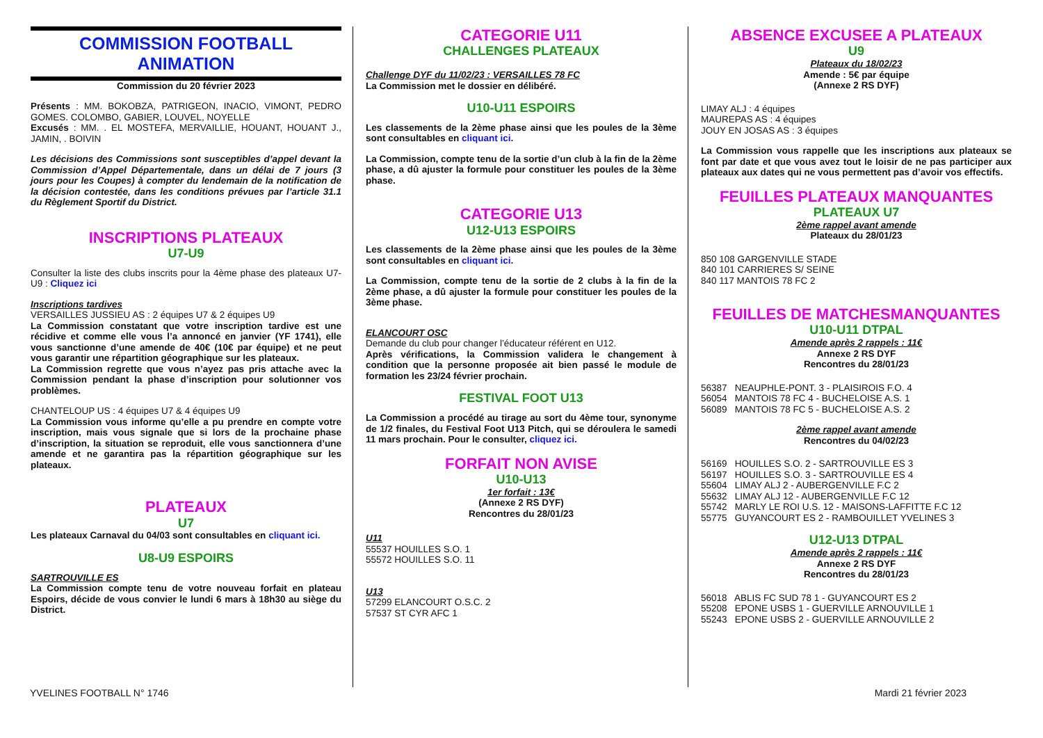COMMISSION FOOTBALL ANIMATION
Commission du 20 février 2023
Présents : MM. BOKOBZA, PATRIGEON, INACIO, VIMONT, PEDRO GOMES. COLOMBO, GABIER, LOUVEL, NOYELLE
Excusés : MM. . EL MOSTEFA, MERVAILLIE, HOUANT, HOUANT J., JAMIN, . BOIVIN
Les décisions des Commissions sont susceptibles d’appel devant la Commission d’Appel Départementale, dans un délai de 7 jours (3 jours pour les Coupes) à compter du lendemain de la notification de la décision contestée, dans les conditions prévues par l’article 31.1 du Règlement Sportif du District.
INSCRIPTIONS PLATEAUX
U7-U9
Consulter la liste des clubs inscrits pour la 4ème phase des plateaux U7-U9 : Cliquez ici
Inscriptions tardives
VERSAILLES JUSSIEU AS : 2 équipes U7 & 2 équipes U9
La Commission constatant que votre inscription tardive est une récidive et comme elle vous l’a annoncé en janvier (YF 1741), elle vous sanctionne d’une amende de 40€ (10€ par équipe) et ne peut vous garantir une répartition géographique sur les plateaux.
La Commission regrette que vous n’ayez pas pris attache avec la Commission pendant la phase d’inscription pour solutionner vos problèmes.
CHANTELOUP US : 4 équipes U7 & 4 équipes U9
La Commission vous informe qu’elle a pu prendre en compte votre inscription, mais vous signale que si lors de la prochaine phase d’inscription, la situation se reproduit, elle vous sanctionnera d’une amende et ne garantira pas la répartition géographique sur les plateaux.
PLATEAUX
U7
Les plateaux Carnaval du 04/03 sont consultables en cliquant ici.
U8-U9 ESPOIRS
SARTROUVILLE ES
La Commission compte tenu de votre nouveau forfait en plateau Espoirs, décide de vous convier le lundi 6 mars à 18h30 au siège du District.
CATEGORIE U11
CHALLENGES PLATEAUX
Challenge DYF du 11/02/23 : VERSAILLES 78 FC
La Commission met le dossier en délibéré.
U10-U11 ESPOIRS
Les classements de la 2ème phase ainsi que les poules de la 3ème sont consultables en cliquant ici.
La Commission, compte tenu de la sortie d’un club à la fin de la 2ème phase, a dû ajuster la formule pour constituer les poules de la 3ème phase.
CATEGORIE U13
U12-U13 ESPOIRS
Les classements de la 2ème phase ainsi que les poules de la 3ème sont consultables en cliquant ici.
La Commission, compte tenu de la sortie de 2 clubs à la fin de la 2ème phase, a dû ajuster la formule pour constituer les poules de la 3ème phase.
ELANCOURT OSC
Demande du club pour changer l’éducateur référent en U12.
Après vérifications, la Commission validera le changement à condition que la personne proposée ait bien passé le module de formation les 23/24 février prochain.
FESTIVAL FOOT U13
La Commission a procédé au tirage au sort du 4ème tour, synonyme de 1/2 finales, du Festival Foot U13 Pitch, qui se déroulera le samedi 11 mars prochain. Pour le consulter, cliquez ici.
FORFAIT NON AVISE
U10-U13
1er forfait : 13€
(Annexe 2 RS DYF)
Rencontres du 28/01/23
U11
55537 HOUILLES S.O. 1
55572 HOUILLES S.O. 11
U13
57299 ELANCOURT O.S.C. 2
57537 ST CYR AFC 1
ABSENCE EXCUSEE A PLATEAUX
U9
Plateaux du 18/02/23
Amende : 5€ par équipe
(Annexe 2 RS DYF)
LIMAY ALJ : 4 équipes
MAUREPAS AS : 4 équipes
JOUY EN JOSAS AS : 3 équipes
La Commission vous rappelle que les inscriptions aux plateaux se font par date et que vous avez tout le loisir de ne pas participer aux plateaux aux dates qui ne vous permettent pas d’avoir vos effectifs.
FEUILLES PLATEAUX MANQUANTES
PLATEAUX U7
2ème rappel avant amende
Plateaux du 28/01/23
850 108 GARGENVILLE STADE
840 101 CARRIERES S/ SEINE
840 117 MANTOIS 78 FC 2
FEUILLES DE MATCHESMANQUANTES
U10-U11 DTPAL
Amende après 2 rappels : 11€
Annexe 2 RS DYF
Rencontres du 28/01/23
56387 NEAUPHLE-PONT. 3 - PLAISIROIS F.O. 4
56054 MANTOIS 78 FC 4 - BUCHELOISE A.S. 1
56089 MANTOIS 78 FC 5 - BUCHELOISE A.S. 2
2ème rappel avant amende
Rencontres du 04/02/23
56169 HOUILLES S.O. 2 - SARTROUVILLE ES 3
56197 HOUILLES S.O. 3 - SARTROUVILLE ES 4
55604 LIMAY ALJ 2 - AUBERGENVILLE F.C 2
55632 LIMAY ALJ 12 - AUBERGENVILLE F.C 12
55742 MARLY LE ROI U.S. 12 - MAISONS-LAFFITTE F.C 12
55775 GUYANCOURT ES 2 - RAMBOUILLET YVELINES 3
U12-U13 DTPAL
Amende après 2 rappels : 11€
Annexe 2 RS DYF
Rencontres du 28/01/23
56018 ABLIS FC SUD 78 1 - GUYANCOURT ES 2
55208 EPONE USBS 1 - GUERVILLE ARNOUVILLE 1
55243 EPONE USBS 2 - GUERVILLE ARNOUVILLE 2
YVELINES FOOTBALL N° 1746 Mardi 21 février 2023